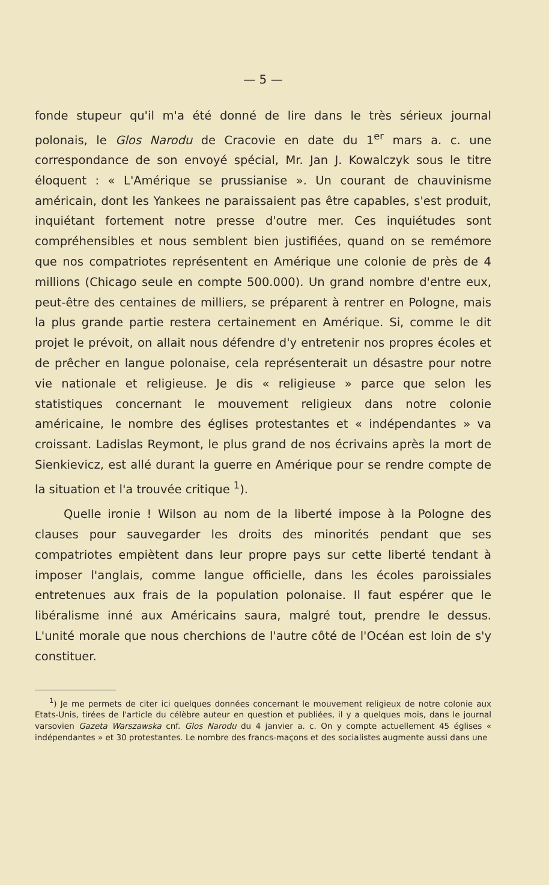— 5 —
fonde stupeur qu'il m'a été donné de lire dans le très sérieux journal polonais, le Glos Narodu de Cracovie en date du 1<sup>er</sup> mars a. c. une correspondance de son envoyé spécial, Mr. Jan J. Kowalczyk sous le titre éloquent : « L'Amérique se prussianise ». Un courant de chauvinisme américain, dont les Yankees ne paraissaient pas être capables, s'est produit, inquiétant fortement notre presse d'outre mer. Ces inquiétudes sont compréhensibles et nous semblent bien justifiées, quand on se remémore que nos compatriotes représentent en Amérique une colonie de près de 4 millions (Chicago seule en compte 500.000). Un grand nombre d'entre eux, peut-être des centaines de milliers, se préparent à rentrer en Pologne, mais la plus grande partie restera certainement en Amérique. Si, comme le dit projet le prévoit, on allait nous défendre d'y entretenir nos propres écoles et de prêcher en langue polonaise, cela représenterait un désastre pour notre vie nationale et religieuse. Je dis « religieuse » parce que selon les statistiques concernant le mouvement religieux dans notre colonie américaine, le nombre des églises protestantes et « indépendantes » va croissant. Ladislas Reymont, le plus grand de nos écrivains après la mort de Sienkievicz, est allé durant la guerre en Amérique pour se rendre compte de la situation et l'a trouvée critique <sup>1</sup>).
Quelle ironie ! Wilson au nom de la liberté impose à la Pologne des clauses pour sauvegarder les droits des minorités pendant que ses compatriotes empiètent dans leur propre pays sur cette liberté tendant à imposer l'anglais, comme langue officielle, dans les écoles paroissiales entretenues aux frais de la population polonaise. Il faut espérer que le libéralisme inné aux Américains saura, malgré tout, prendre le dessus. L'unité morale que nous cherchions de l'autre côté de l'Océan est loin de s'y constituer.
<sup>1</sup>) Je me permets de citer ici quelques données concernant le mouvement religieux de notre colonie aux Etats-Unis, tirées de l'article du célèbre auteur en question et publiées, il y a quelques mois, dans le journal varsovien Gazeta Warszawska cnf. Glos Narodu du 4 janvier a. c. On y compte actuellement 45 églises « indépendantes » et 30 protestantes. Le nombre des francs-maçons et des socialistes augmente aussi dans une